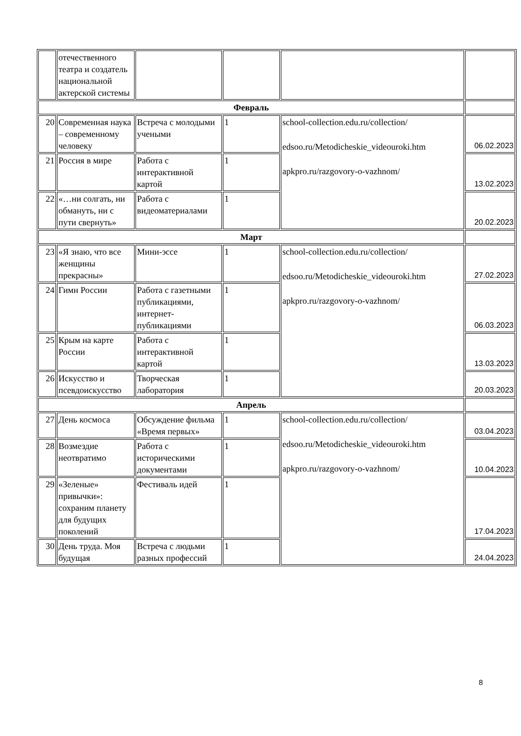| | отечественного театра и создатель национальной актерской системы | | | | |
| Февраль | | | | | |
| 20 | Современная наука – современному человеку | Встреча с молодыми учеными | 1 | school-collection.edu.ru/collection/ edsoo.ru/Metodicheskie_videouroki.htm apkpro.ru/razgovory-o-vazhnom/ | 06.02.2023 |
| 21 | Россия в мире | Работа с интерактивной картой | 1 | | 13.02.2023 |
| 22 | «…ни солгать, ни обмануть, ни с пути свернуть» | Работа с видеоматериалами | 1 | | 20.02.2023 |
| Март | | | | | |
| 23 | «Я знаю, что все женщины прекрасны» | Мини-эссе | 1 | school-collection.edu.ru/collection/ edsoo.ru/Metodicheskie_videouroki.htm apkpro.ru/razgovory-o-vazhnom/ | 27.02.2023 |
| 24 | Гимн России | Работа с газетными публикациями, интернет-публикациями | 1 | | 06.03.2023 |
| 25 | Крым на карте России | Работа с интерактивной картой | 1 | | 13.03.2023 |
| 26 | Искусство и псевдоискусство | Творческая лаборатория | 1 | | 20.03.2023 |
| Апрель | | | | | |
| 27 | День космоса | Обсуждение фильма «Время первых» | 1 | school-collection.edu.ru/collection/ edsoo.ru/Metodicheskie_videouroki.htm apkpro.ru/razgovory-o-vazhnom/ | 03.04.2023 |
| 28 | Возмездие неотвратимо | Работа с историческими документами | 1 | | 10.04.2023 |
| 29 | «Зеленые» привычки»: сохраним планету для будущих поколений | Фестиваль идей | 1 | | 17.04.2023 |
| 30 | День труда. Моя будущая | Встреча с людьми разных профессий | 1 | | 24.04.2023 |
8